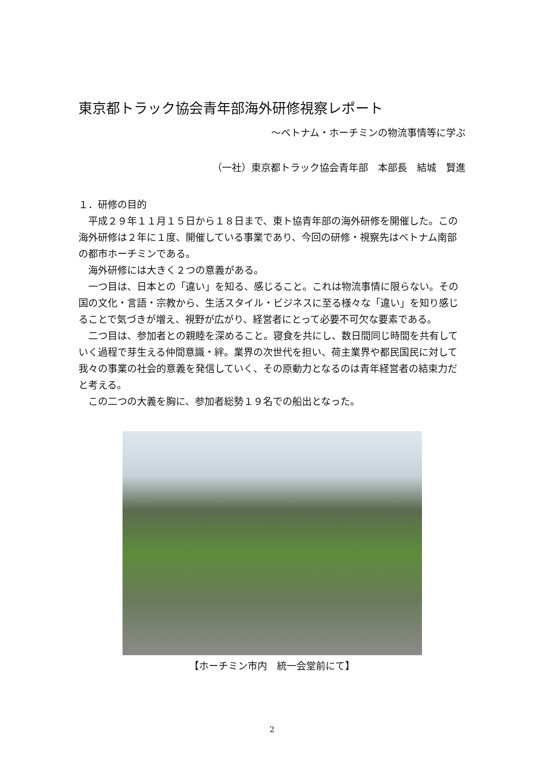東京都トラック協会青年部海外研修視察レポート
～ベトナム・ホーチミンの物流事情等に学ぶ
（一社）東京都トラック協会青年部　本部長　結城　賢進
１．研修の目的
　平成２９年１１月１５日から１８日まで、東ト協青年部の海外研修を開催した。この海外研修は２年に１度、開催している事業であり、今回の研修・視察先はベトナム南部の都市ホーチミンである。
　海外研修には大きく２つの意義がある。
　一つ目は、日本との「違い」を知る、感じること。これは物流事情に限らない。その国の文化・言語・宗教から、生活スタイル・ビジネスに至る様々な「違い」を知り感じることで気づきが増え、視野が広がり、経営者にとって必要不可欠な要素である。
　二つ目は、参加者との親睦を深めること。寝食を共にし、数日間同じ時間を共有していく過程で芽生える仲間意識・絆。業界の次世代を担い、荷主業界や都民国民に対して我々の事業の社会的意義を発信していく、その原動力となるのは青年経営者の結束力だと考える。
　この二つの大義を胸に、参加者総勢１９名での船出となった。
【ホーチミン市内　統一会堂前にて】
2